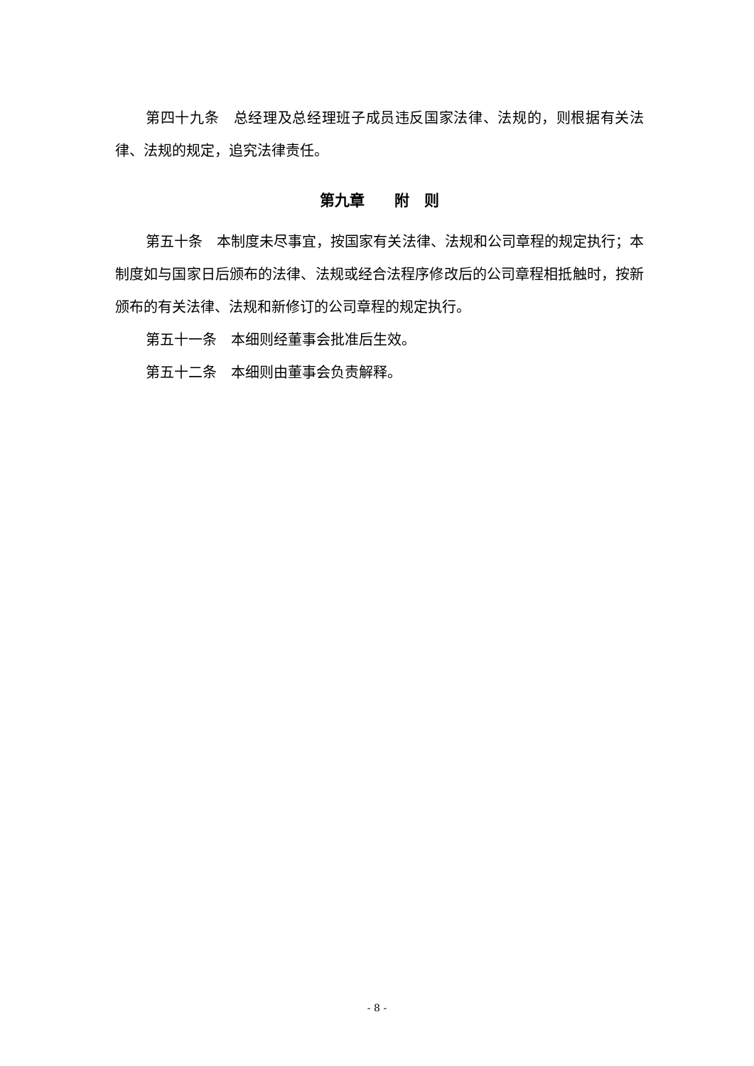第四十九条　总经理及总经理班子成员违反国家法律、法规的，则根据有关法律、法规的规定，追究法律责任。
第九章　　附　则
第五十条　本制度未尽事宜，按国家有关法律、法规和公司章程的规定执行；本制度如与国家日后颁布的法律、法规或经合法程序修改后的公司章程相抵触时，按新颁布的有关法律、法规和新修订的公司章程的规定执行。
第五十一条　本细则经董事会批准后生效。
第五十二条　本细则由董事会负责解释。
- 8 -